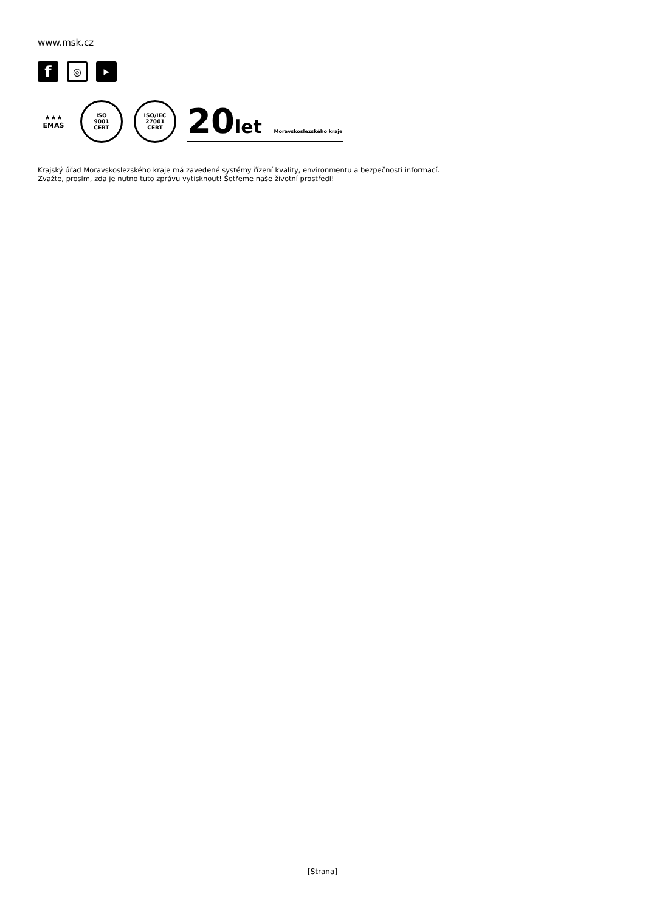www.msk.cz
f
◎
▶
★★★
EMAS
ISO
9001
CERT
ISO/IEC
27001
CERT
20let Moravskoslezského kraje
Krajský úřad Moravskoslezského kraje má zavedené systémy řízení kvality, environmentu a bezpečnosti informací.
Zvažte, prosím, zda je nutno tuto zprávu vytisknout! Šetřeme naše životní prostředí!
[Strana]